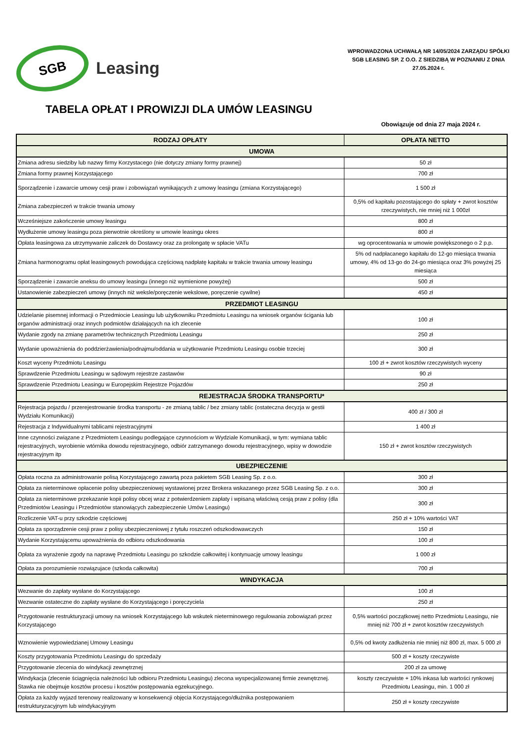SGB
Leasing
WPROWADZONA UCHWAŁĄ NR 14/05/2024 ZARZĄDU SPÓŁKI SGB LEASING SP. Z O.O. Z SIEDZIBĄ W POZNANIU Z DNIA 27.05.2024 r.
TABELA OPŁAT I PROWIZJI DLA UMÓW LEASINGU
Obowiązuje od dnia 27 maja 2024 r.
| RODZAJ OPŁATY | OPŁATA NETTO |
| --- | --- |
| UMOWA | |
| Zmiana adresu siedziby lub nazwy firmy Korzystacego (nie dotyczy zmiany formy prawnej) | 50 zł |
| Zmiana formy prawnej Korzystającego | 700 zł |
| Sporządzenie i zawarcie umowy cesji praw i zobowiązań wynikających z umowy leasingu (zmiana Korzystającego) | 1 500 zł |
| Zmiana zabezpieczeń w trakcie trwania umowy | 0,5% od kapitału pozostającego do spłaty + zwrot kosztów rzeczywistych, nie mniej niż 1 000zł |
| Wcześniejsze zakończenie umowy leasingu | 800 zł |
| Wydłużenie umowy leasingu poza pierwotnie określony w umowie leasingu okres | 800 zł |
| Opłata leasingowa za utrzymywanie zaliczek do Dostawcy oraz za prolongatę w spłacie VATu | wg oprocentowania w umowie powiększonego o 2 p.p. |
| Zmiana harmonogramu opłat leasingowych powodująca częściową nadpłatę kapitału w trakcie trwania umowy leasingu | 5% od nadpłacanego kapitału do 12-go miesiąca trwania umowy, 4% od 13-go do 24-go miesiąca oraz 3% powyżej 25 miesiąca |
| Sporządzenie i zawarcie aneksu do umowy leasingu (innego niż wymienione powyżej) | 500 zł |
| Ustanowienie zabezpieczeń umowy (innych niż weksle/poręczenie wekslowe, poręczenie cywilne) | 450 zł |
| PRZEDMIOT LEASINGU | |
| Udzielanie pisemnej informacji o Przedmiocie Leasingu lub użytkowniku Przedmiotu Leasingu na wniosek organów ścigania lub organów administracji oraz innych podmiotów działających na ich zlecenie | 100 zł |
| Wydanie zgody na zmianę parametrów technicznych Przedmiotu Leasingu | 250 zł |
| Wydanie upoważnienia do poddzierżawienia/podnajmu/oddania w użytkowanie Przedmiotu Leasingu osobie trzeciej | 300 zł |
| Koszt wyceny Przedmiotu Leasingu | 100 zł + zwrot kosztów rzeczywistych wyceny |
| Sprawdzenie Przedmiotu Leasingu w sądowym rejestrze zastawów | 90 zł |
| Sprawdzenie Przedmiotu Leasingu w Europejskim Rejestrze Pojazdów | 250 zł |
| REJESTRACJA ŚRODKA TRANSPORTU* | |
| Rejestracja pojazdu / przerejestrowanie środka transportu - ze zmianą tablic / bez zmiany tablic (ostateczna decyzja w gestii Wydziału Komunikacji) | 400 zł / 300 zł |
| Rejestracja z Indywidualnymi tablicami rejestracyjnymi | 1 400 zł |
| Inne czynności związane z Przedmiotem Leasingu podlegające czynnościom w Wydziale Komunikacji, w tym: wymiana tablic rejestracyjnych, wyrobienie wtórnika dowodu rejestracyjnego, odbiór zatrzymanego dowodu rejestracyjnego, wpisy w dowodzie rejestracyjnym itp | 150 zł + zwrot kosztów rzeczywistych |
| UBEZPIECZENIE | |
| Opłata roczna za administrowanie polisą Korzystającego zawartą poza pakietem SGB Leasing Sp. z o.o. | 300 zł |
| Opłata za nieterminowe opłacenie polisy ubezpieczeniowej wystawionej przez Brokera wskazanego przez SGB Leasing Sp. z o.o. | 300 zł |
| Opłata za nieterminowe przekazanie kopii polisy obcej wraz z potwierdzeniem zapłaty i wpisaną właściwą cesją praw z polisy (dla Przedmiotów Leasingu i Przedmiotów stanowiących zabezpieczenie Umów Leasingu) | 300 zł |
| Rozliczenie VAT-u przy szkodzie częściowej | 250 zł + 10% wartości VAT |
| Opłata za sporządzenie cesji praw z polisy ubezpieczeniowej z tytułu roszczeń odszkodowawczych | 150 zł |
| Wydanie Korzystającemu upoważnienia do odbioru odszkodowania | 100 zł |
| Opłata za wyrażenie zgody na naprawę Przedmiotu Leasingu po szkodzie całkowitej i kontynuację umowy leasingu | 1 000 zł |
| Opłata za porozumienie rozwiązujace (szkoda całkowita) | 700 zł |
| WINDYKACJA | |
| Wezwanie do zapłaty wysłane do Korzystającego | 100 zł |
| Wezwanie ostateczne do zapłaty wysłane do Korzystającego i poręczyciela | 250 zł |
| Przygotowanie restrukturyzacji umowy na wniosek Korzystającego lub wskutek nieterminowego regulowania zobowiązań przez Korzystającego | 0,5% wartości początkowej netto Przedmiotu Leasingu, nie mniej niż 700 zł + zwrot kosztów rzeczywistych |
| Wznowienie wypowiedzianej Umowy Leasingu | 0,5% od kwoty zadłużenia nie mniej niż 800 zł, max. 5 000 zł |
| Koszty przygotowania Przedmiotu Leasingu do sprzedaży | 500 zł + koszty rzeczywiste |
| Przygotowanie zlecenia do windykacji zewnętrznej | 200 zł za umowę |
| Windykacja (zlecenie ściągnięcia należności lub odbioru Przedmiotu Leasingu) zlecona wyspecjalizowanej firmie zewnętrznej. Stawka nie obejmuje kosztów procesu i kosztów postępowania egzekucyjnego. | koszty rzeczywiste + 10% inkasa lub wartości rynkowej Przedmiotu Leasingu, min. 1 000 zł |
| Opłata za każdy wyjazd terenowy realizowany w konsekwencji objęcia Korzystającego/dłużnika postępowaniem restrukturyzacyjnym lub windykacyjnym | 250 zł + koszty rzeczywiste |